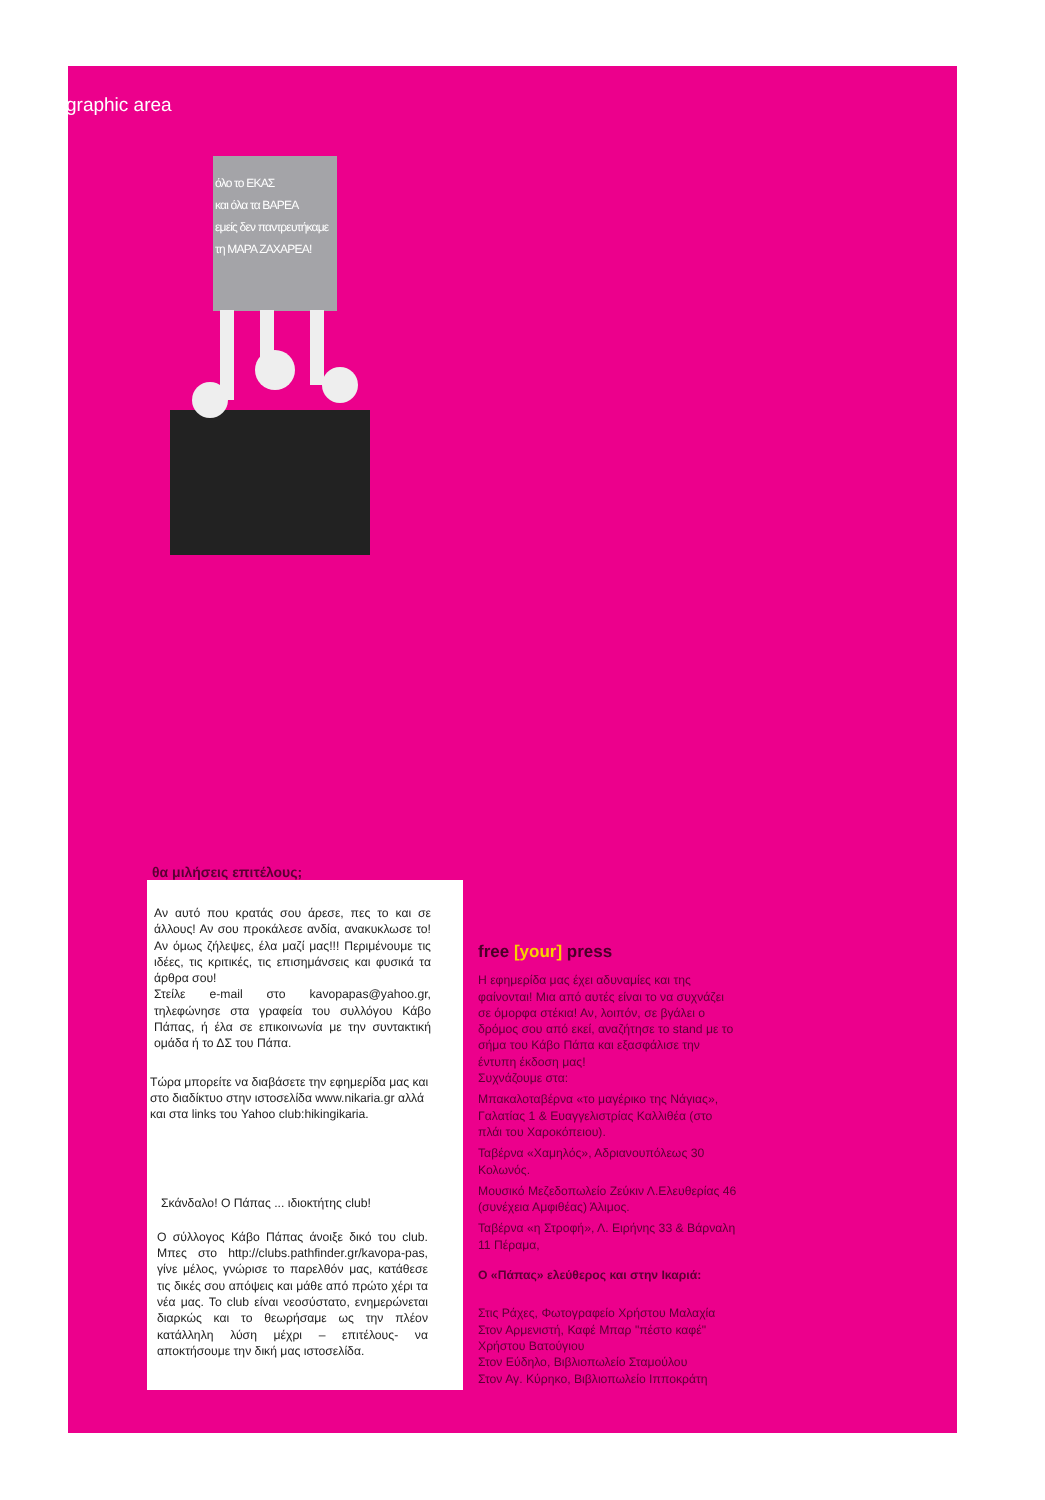graphic area
όλο το ΕΚΑΣ
και όλα τα ΒΑΡΕΑ
εμείς δεν παντρευτήκαμε
τη ΜΑΡΑ ΖΑΧΑΡΕΑ!
θα μιλήσεις επιτέλους;
Αν αυτό που κρατάς σου άρεσε, πες το και σε άλλους! Αν σου προκάλεσε ανδία, ανακυκλωσε το!Αν όμως ζήλεψες, έλα μαζί μας!!! Περιμένουμε τις ιδέες, τις κριτικές, τις επισημάνσεις και φυσικά τα άρθρα σου!
Στείλε e-mail στο kavopapas@yahoo.gr, τηλεφώνησε στα γραφεία του συλλόγου Κάβο Πάπας, ή έλα σε επικοινωνία με την συντακτική ομάδα ή το ΔΣ του Πάπα.
Τώρα μπορείτε να διαβάσετε την εφημερίδα μας και στο διαδίκτυο στην ιστοσελίδα www.nikaria.gr αλλά και στα links του Yahoo club:hikingikaria.
Σκάνδαλο! Ο Πάπας ... ιδιοκτήτης club!
Ο σύλλογος Κάβο Πάπας άνοιξε δικό του club. Μπες στο http://clubs.pathfinder.gr/kavopa-pas, γίνε μέλος, γνώρισε το παρελθόν μας, κατάθεσε τις δικές σου απόψεις και μάθε από πρώτο χέρι τα νέα μας. Το club είναι νεοσύστατο, ενημερώνεται διαρκώς και το θεωρήσαμε ως την πλέον κατάλληλη λύση μέχρι – επιτέλους- να αποκτήσουμε την δική μας ιστοσελίδα.
free [your] press
Η εφημερίδα μας έχει αδυναμίες και της φαίνονται! Μια από αυτές είναι το να συχνάζει σε όμορφα στέκια! Αν, λοιπόν, σε βγάλει ο δρόμος σου από εκεί, αναζήτησε το stand με το σήμα του Κάβο Πάπα και εξασφάλισε την έντυπη έκδοση μας!
Συχνάζουμε στα:
Μπακαλοταβέρνα «το μαγέρικο της Νάγιας», Γαλατίας 1 & Ευαγγελιστρίας Καλλιθέα (στο πλάι του Χαροκόπειου).
Ταβέρνα «Χαμηλός», Αδριανουπόλεως 30 Κολωνός.
Μουσικό Μεζεδοπωλείο Ζεύκιν Λ.Ελευθερίας 46 (συνέχεια Αμφιθέας) Άλιμος.
Ταβέρνα «η Στροφή», Λ. Ειρήνης 33 & Βάρναλη 11 Πέραμα,
Ο «Πάπας» ελεύθερος και στην Ικαριά:
Στις Ράχες, Φωτογραφείο Χρήστου Μαλαχία
Στον Αρμενιστή, Καφέ Μπαρ "πέστο καφέ" Χρήστου Βατούγιου
Στον Εύδηλο, Βιβλιοπωλείο Σταμούλου
Στον Αγ. Κύρηκο, Βιβλιοπωλείο Ιπποκράτη